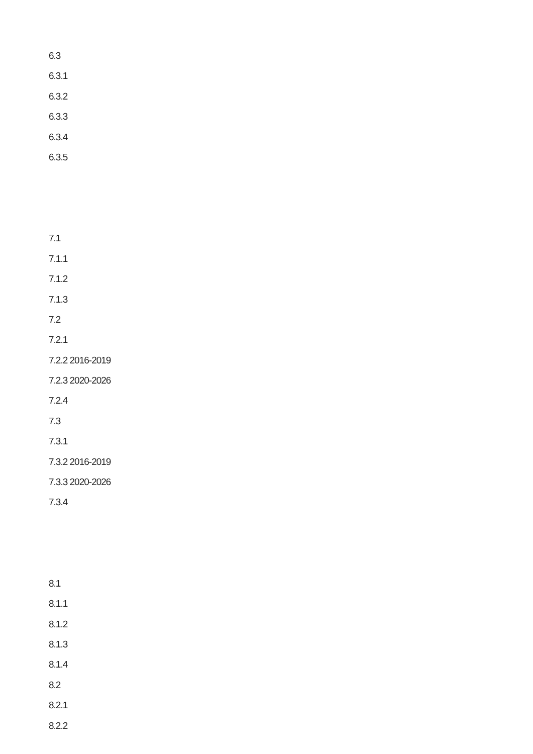6.3
6.3.1
6.3.2
6.3.3
6.3.4
6.3.5
7.1
7.1.1
7.1.2
7.1.3
7.2
7.2.1
7.2.2 2016-2019
7.2.3 2020-2026
7.2.4
7.3
7.3.1
7.3.2 2016-2019
7.3.3 2020-2026
7.3.4
8.1
8.1.1
8.1.2
8.1.3
8.1.4
8.2
8.2.1
8.2.2